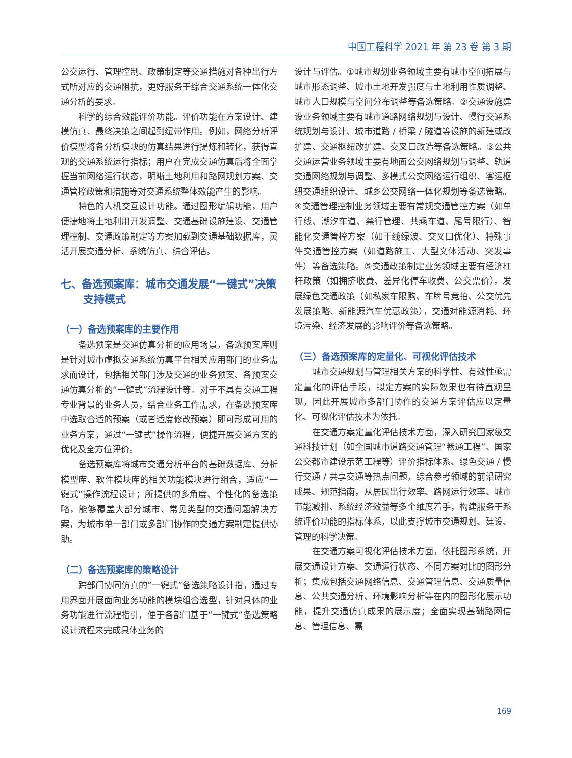中国工程科学 2021 年 第 23 卷 第 3 期
公交运行、管理控制、政策制定等交通措施对各种出行方式所对应的交通阻抗，更好服务于综合交通系统一体化交通分析的要求。
科学的综合效能评价功能。评价功能在方案设计、建模仿真、最终决策之间起到纽带作用。例如，网络分析评价模型将各分析模块的仿真结果进行提炼和转化，获得直观的交通系统运行指标；用户在完成交通仿真后将全面掌握当前网络运行状态，明晰土地利用和路网规划方案、交通管控政策和措施等对交通系统整体效能产生的影响。
特色的人机交互设计功能。通过图形编辑功能，用户便捷地将土地利用开发调整、交通基础设施建设、交通管理控制、交通政策制定等方案加载到交通基础数据库，灵活开展交通分析、系统仿真、综合评估。
七、备选预案库：城市交通发展“一键式”决策支持模式
（一）备选预案库的主要作用
备选预案是交通仿真分析的应用场景，备选预案库则是针对城市虚拟交通系统仿真平台相关应用部门的业务需求而设计，包括相关部门涉及交通的业务预案、各预案交通仿真分析的“一键式”流程设计等。对于不具有交通工程专业背景的业务人员，结合业务工作需求，在备选预案库中选取合适的预案（或者适度修改预案）即可形成可用的业务方案，通过“一键式”操作流程，便捷开展交通方案的优化及全方位评价。
备选预案库将城市交通分析平台的基础数据库、分析模型库、软件模块库的相关功能模块进行组合，适应“一键式”操作流程设计；所提供的多角度、个性化的备选策略，能够覆盖大部分城市、常见类型的交通问题解决方案，为城市单一部门或多部门协作的交通方案制定提供协助。
（二）备选预案库的策略设计
跨部门协同仿真的“一键式”备选策略设计指，通过专用界面开展面向业务功能的模块组合选型，针对具体的业务功能进行流程指引，便于各部门基于“一键式”备选策略设计流程来完成具体业务的
设计与评估。①城市规划业务领域主要有城市空间拓展与城市形态调整、城市土地开发强度与土地利用性质调整、城市人口规模与空间分布调整等备选策略。②交通设施建设业务领域主要有城市道路网络规划与设计、慢行交通系统规划与设计、城市道路 / 桥梁 / 隧道等设施的新建或改扩建、交通枢纽改扩建、交叉口改造等备选策略。③公共交通运营业务领域主要有地面公交网络规划与调整、轨道交通网络规划与调整、多模式公交网络运行组织、客运枢纽交通组织设计、城乡公交网络一体化规划等备选策略。④交通管理控制业务领域主要有常规交通管控方案（如单行线、潮汐车道、禁行管理、共乘车道、尾号限行）、智能化交通管控方案（如干线绿波、交叉口优化）、特殊事件交通管控方案（如道路施工、大型文体活动、突发事件）等备选策略。⑤交通政策制定业务领域主要有经济杠杆政策（如拥挤收费、差异化停车收费、公交票价），发展绿色交通政策（如私家车限购、车牌号竞拍、公交优先发展策略、新能源汽车优惠政策），交通对能源消耗、环境污染、经济发展的影响评价等备选策略。
（三）备选预案库的定量化、可视化评估技术
城市交通规划与管理相关方案的科学性、有效性亟需定量化的评估手段，拟定方案的实际效果也有待直观呈现，因此开展城市多部门协作的交通方案评估应以定量化、可视化评估技术为依托。
在交通方案定量化评估技术方面，深入研究国家级交通科技计划（如全国城市道路交通管理“畅通工程”、国家公交都市建设示范工程等）评价指标体系、绿色交通 / 慢行交通 / 共享交通等热点问题，综合参考领域的前沿研究成果、规范指南，从居民出行效率、路网运行效率、城市节能减排、系统经济效益等多个维度着手，构建服务于系统评价功能的指标体系，以此支撑城市交通规划、建设、管理的科学决策。
在交通方案可视化评估技术方面，依托图形系统，开展交通设计方案、交通运行状态、不同方案对比的图形分析；集成包括交通网络信息、交通管理信息、交通质量信息、公共交通分析、环境影响分析等在内的图形化展示功能，提升交通仿真成果的展示度；全面实现基础路网信息、管理信息、需
169